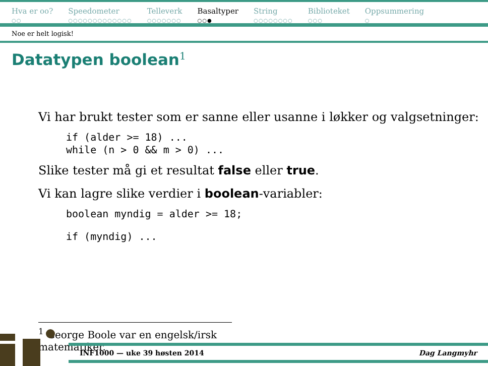Hva er oo?
○○
Speedometer
○○○○○○○○○○○○○
Telleverk
○○○○○○○
Basaltyper
○○●
String
○○○○○○○○
Biblioteket
○○○
Oppsummering
○
Noe er helt logisk!
Datatypen boolean<sup>1</sup>
Vi har brukt tester som er sanne eller usanne i løkker og valgsetninger:
if (alder >= 18) ...
while (n > 0 && m > 0) ...
Slike tester må gi et resultat false eller true.
Vi kan lagre slike verdier i boolean-variabler:
boolean myndig = alder >= 18;
if (myndig) ...
<sup>1</sup> George Boole var en engelsk/irsk matematiker.
INF1000 — uke 39 høsten 2014 Dag Langmyhr